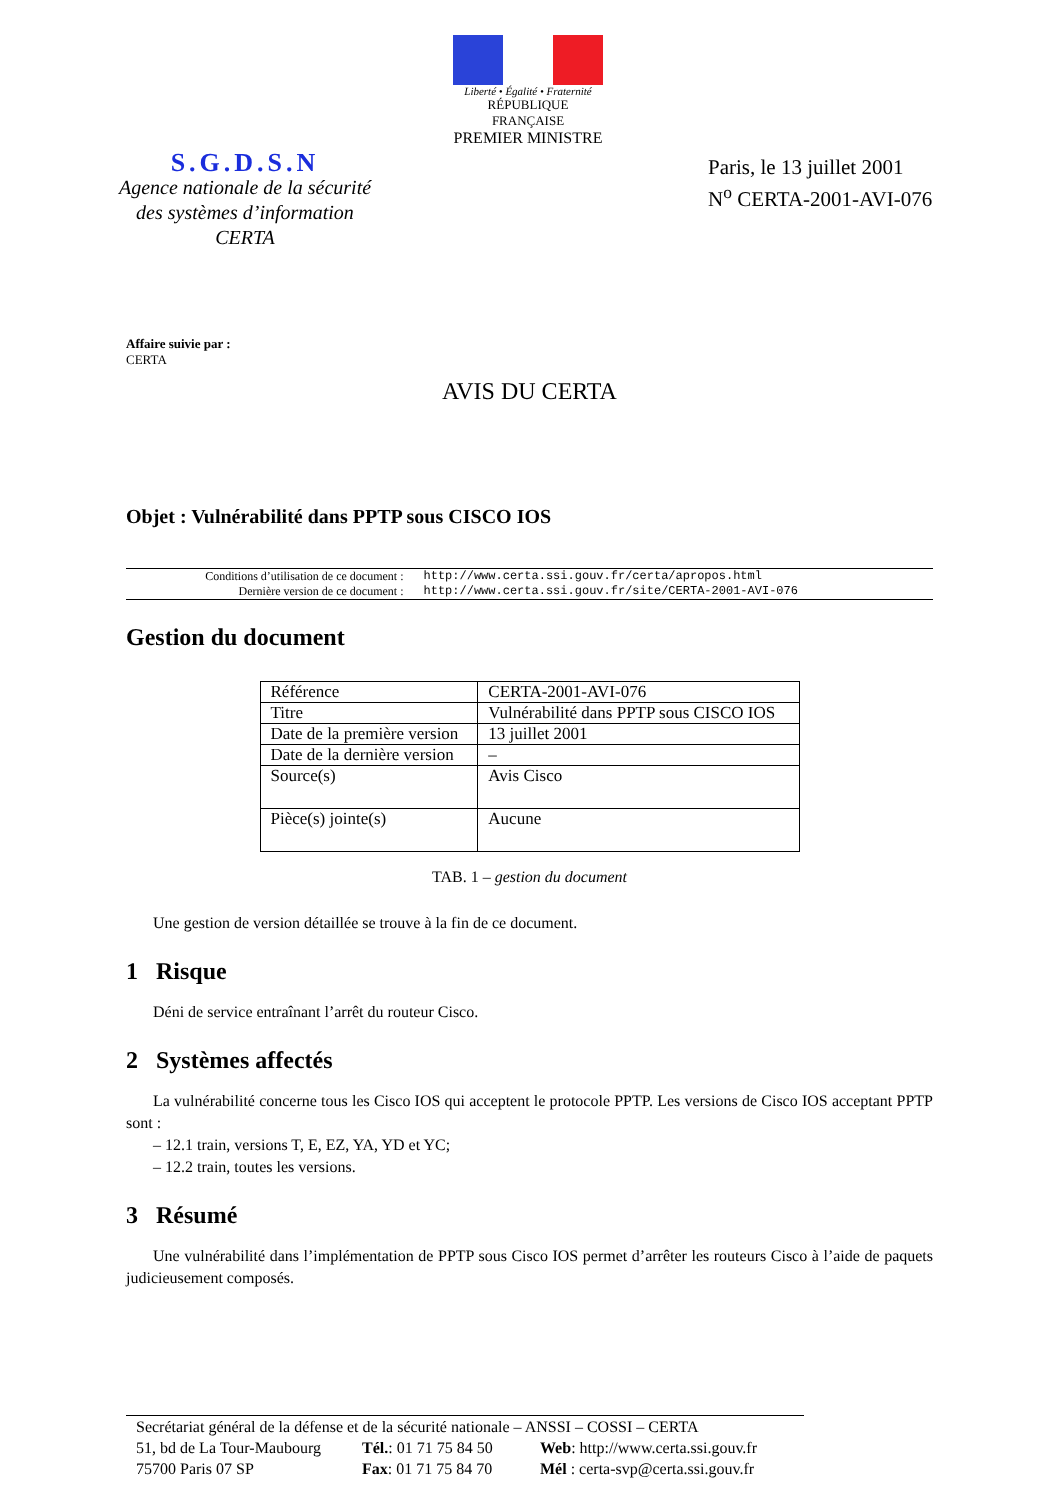Liberté • Égalité • Fraternité
RÉPUBLIQUE FRANÇAISE
PREMIER MINISTRE
S.G.D.S.N
Agence nationale de la sécurité
des systèmes d’information
CERTA
Paris, le 13 juillet 2001
N<sup>o</sup> CERTA-2001-AVI-076
Affaire suivie par :
CERTA
AVIS DU CERTA
Objet : Vulnérabilité dans PPTP sous CISCO IOS
| Conditions d’utilisation de ce document : | http://www.certa.ssi.gouv.fr/certa/apropos.html |
| Dernière version de ce document : | http://www.certa.ssi.gouv.fr/site/CERTA-2001-AVI-076 |
Gestion du document
| Référence | CERTA-2001-AVI-076 |
| Titre | Vulnérabilité dans PPTP sous CISCO IOS |
| Date de la première version | 13 juillet 2001 |
| Date de la dernière version | – |
| Source(s) | Avis Cisco |
| Pièce(s) jointe(s) | Aucune |
TAB. 1 – gestion du document
Une gestion de version détaillée se trouve à la fin de ce document.
1 Risque
Déni de service entraînant l’arrêt du routeur Cisco.
2 Systèmes affectés
La vulnérabilité concerne tous les Cisco IOS qui acceptent le protocole PPTP. Les versions de Cisco IOS acceptant PPTP sont :
– 12.1 train, versions T, E, EZ, YA, YD et YC;
– 12.2 train, toutes les versions.
3 Résumé
Une vulnérabilité dans l’implémentation de PPTP sous Cisco IOS permet d’arrêter les routeurs Cisco à l’aide de paquets judicieusement composés.
Secrétariat général de la défense et de la sécurité nationale – ANSSI – COSSI – CERTA
51, bd de La Tour-Maubourg Tél.: 01 71 75 84 50 Web: http://www.certa.ssi.gouv.fr
75700 Paris 07 SP Fax: 01 71 75 84 70 Mél : certa-svp@certa.ssi.gouv.fr